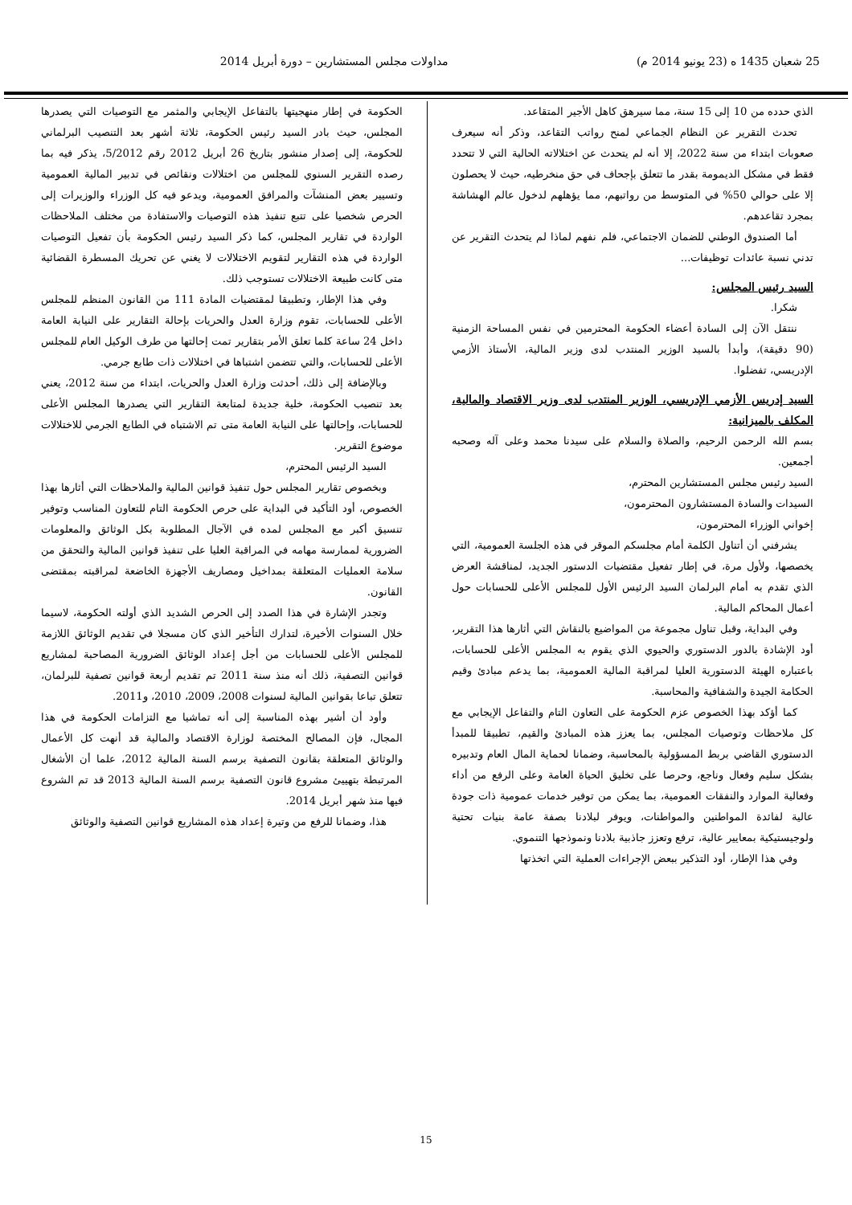25 شعبان 1435 ه (23 يونيو 2014 م) مداولات مجلس المستشارين – دورة أبريل 2014
الذي حدده من 10 إلى 15 سنة، مما سيرهق كاهل الأجير المتقاعد.
تحدث التقرير عن النظام الجماعي لمنح رواتب التقاعد، وذكر أنه سيعرف صعوبات ابتداء من سنة 2022، إلا أنه لم يتحدث عن اختلالاته الحالية التي لا تتحدد فقط في مشكل الديمومة بقدر ما تتعلق بإجحاف في حق منخرطيه، حيث لا يحصلون إلا على حوالي 50% في المتوسط من رواتبهم، مما يؤهلهم لدخول عالم الهشاشة بمجرد تقاعدهم.
أما الصندوق الوطني للضمان الاجتماعي، فلم نفهم لماذا لم يتحدث التقرير عن تدني نسبة عائدات توظيفات...
السيد رئيس المجلس:
شكرا.
ننتقل الآن إلى السادة أعضاء الحكومة المحترمين في نفس المساحة الزمنية (90 دقيقة)، وأبدأ بالسيد الوزير المنتدب لدى وزير المالية، الأستاذ الأزمي الإدريسي، تفضلوا.
السيد إدريس الأزمي الإدريسي، الوزير المنتدب لدى وزير الاقتصاد والمالية، المكلف بالميزانية:
بسم الله الرحمن الرحيم، والصلاة والسلام على سيدنا محمد وعلى آله وصحبه أجمعين.
السيد رئيس مجلس المستشارين المحترم،
السيدات والسادة المستشارون المحترمون،
إخواني الوزراء المحترمون،
يشرفني أن أتناول الكلمة أمام مجلسكم الموقر في هذه الجلسة العمومية، التي يخصصها، ولأول مرة، في إطار تفعيل مقتضيات الدستور الجديد، لمناقشة العرض الذي تقدم به أمام البرلمان السيد الرئيس الأول للمجلس الأعلى للحسابات حول أعمال المحاكم المالية.
وفي البداية، وقبل تناول مجموعة من المواضيع بالنقاش التي أثارها هذا التقرير، أود الإشادة بالدور الدستوري والحيوي الذي يقوم به المجلس الأعلى للحسابات، باعتباره الهيئة الدستورية العليا لمراقبة المالية العمومية، بما يدعم مبادئ وقيم الحكامة الجيدة والشفافية والمحاسبة.
كما أؤكد بهذا الخصوص عزم الحكومة على التعاون التام والتفاعل الإيجابي مع كل ملاحظات وتوصيات المجلس، بما يعزز هذه المبادئ والقيم، تطبيقا للمبدأ الدستوري القاضي بربط المسؤولية بالمحاسبة، وضمانا لحماية المال العام وتدبيره بشكل سليم وفعال وناجع، وحرصا على تخليق الحياة العامة وعلى الرفع من أداء وفعالية الموارد والنفقات العمومية، بما يمكن من توفير خدمات عمومية ذات جودة عالية لفائدة المواطنين والمواطنات، ويوفر لبلادنا بصفة عامة بنيات تحتية ولوجيستيكية بمعايير عالية، ترفع وتعزز جاذبية بلادنا ونموذجها التنموي.
وفي هذا الإطار، أود التذكير ببعض الإجراءات العملية التي اتخذتها
الحكومة في إطار منهجيتها بالتفاعل الإيجابي والمثمر مع التوصيات التي يصدرها المجلس، حيث بادر السيد رئيس الحكومة، ثلاثة أشهر بعد التنصيب البرلماني للحكومة، إلى إصدار منشور بتاريخ 26 أبريل 2012 رقم 5/2012، يذكر فيه بما رصده التقرير السنوي للمجلس من اختلالات ونقائص في تدبير المالية العمومية وتسيير بعض المنشآت والمرافق العمومية، ويدعو فيه كل الوزراء والوزيرات إلى الحرص شخصيا على تتبع تنفيذ هذه التوصيات والاستفادة من مختلف الملاحظات الواردة في تقارير المجلس، كما ذكر السيد رئيس الحكومة بأن تفعيل التوصيات الواردة في هذه التقارير لتقويم الاختلالات لا يغني عن تحريك المسطرة القضائية متى كانت طبيعة الاختلالات تستوجب ذلك.
وفي هذا الإطار، وتطبيقا لمقتضيات المادة 111 من القانون المنظم للمجلس الأعلى للحسابات، تقوم وزارة العدل والحريات بإحالة التقارير على النيابة العامة داخل 24 ساعة كلما تعلق الأمر بتقارير تمت إحالتها من طرف الوكيل العام للمجلس الأعلى للحسابات، والتي تتضمن اشتباها في اختلالات ذات طابع جرمي.
وبالإضافة إلى ذلك، أحدثت وزارة العدل والحريات، ابتداء من سنة 2012، يعني بعد تنصيب الحكومة، خلية جديدة لمتابعة التقارير التي يصدرها المجلس الأعلى للحسابات، وإحالتها على النيابة العامة متى تم الاشتباه في الطابع الجرمي للاختلالات موضوع التقرير.
السيد الرئيس المحترم،
وبخصوص تقارير المجلس حول تنفيذ قوانين المالية والملاحظات التي أثارها بهذا الخصوص، أود التأكيد في البداية على حرص الحكومة التام للتعاون المناسب وتوفير تنسيق أكبر مع المجلس لمده في الآجال المطلوبة بكل الوثائق والمعلومات الضرورية لممارسة مهامه في المراقبة العليا على تنفيذ قوانين المالية والتحقق من سلامة العمليات المتعلقة بمداخيل ومصاريف الأجهزة الخاضعة لمراقبته بمقتضى القانون.
وتجدر الإشارة في هذا الصدد إلى الحرص الشديد الذي أولته الحكومة، لاسيما خلال السنوات الأخيرة، لتدارك التأخير الذي كان مسجلا في تقديم الوثائق اللازمة للمجلس الأعلى للحسابات من أجل إعداد الوثائق الضرورية المصاحبة لمشاريع قوانين التصفية، ذلك أنه منذ سنة 2011 تم تقديم أربعة قوانين تصفية للبرلمان، تتعلق تباعا بقوانين المالية لسنوات 2008، 2009، 2010، و2011.
وأود أن أشير بهذه المناسبة إلى أنه تماشيا مع التزامات الحكومة في هذا المجال، فإن المصالح المختصة لوزارة الاقتصاد والمالية قد أنهت كل الأعمال والوثائق المتعلقة بقانون التصفية برسم السنة المالية 2012، علما أن الأشغال المرتبطة بتهييئ مشروع قانون التصفية برسم السنة المالية 2013 قد تم الشروع فيها منذ شهر أبريل 2014.
هذا، وضمانا للرفع من وتيرة إعداد هذه المشاريع قوانين التصفية والوثائق
15